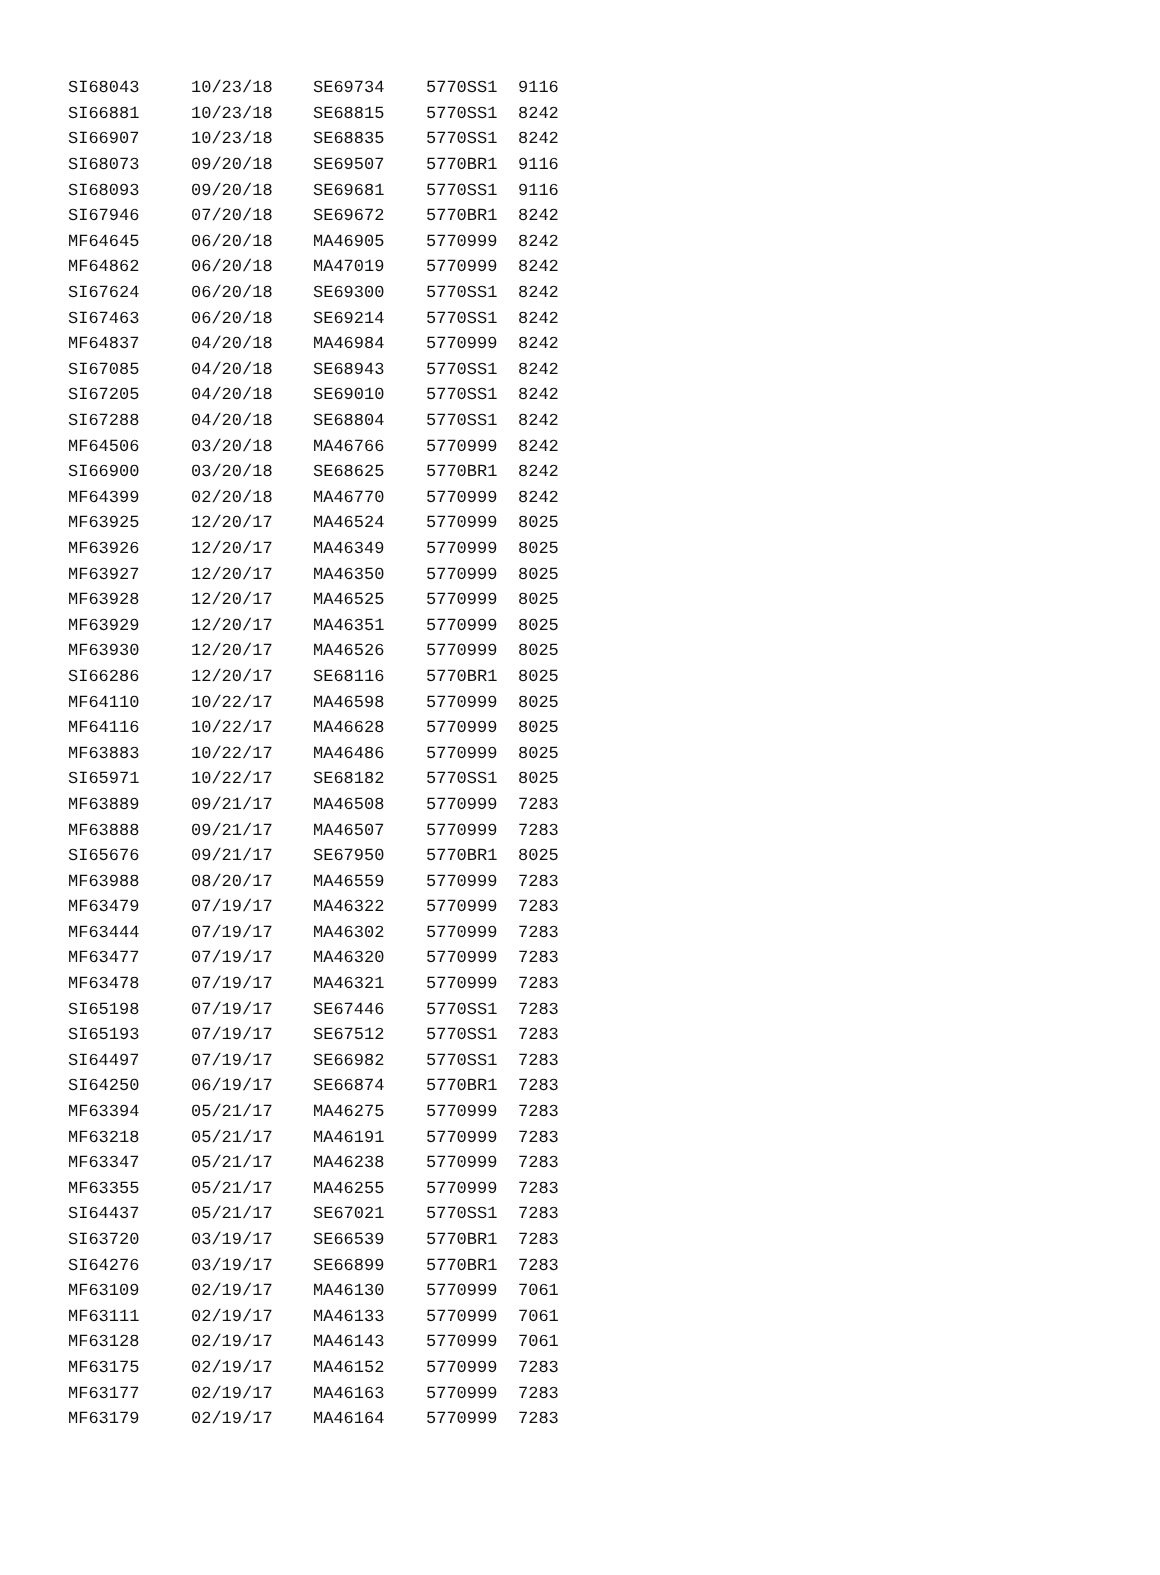| SI68043 | 10/23/18 | SE69734 | 5770SS1 | 9116 |
| SI66881 | 10/23/18 | SE68815 | 5770SS1 | 8242 |
| SI66907 | 10/23/18 | SE68835 | 5770SS1 | 8242 |
| SI68073 | 09/20/18 | SE69507 | 5770BR1 | 9116 |
| SI68093 | 09/20/18 | SE69681 | 5770SS1 | 9116 |
| SI67946 | 07/20/18 | SE69672 | 5770BR1 | 8242 |
| MF64645 | 06/20/18 | MA46905 | 5770999 | 8242 |
| MF64862 | 06/20/18 | MA47019 | 5770999 | 8242 |
| SI67624 | 06/20/18 | SE69300 | 5770SS1 | 8242 |
| SI67463 | 06/20/18 | SE69214 | 5770SS1 | 8242 |
| MF64837 | 04/20/18 | MA46984 | 5770999 | 8242 |
| SI67085 | 04/20/18 | SE68943 | 5770SS1 | 8242 |
| SI67205 | 04/20/18 | SE69010 | 5770SS1 | 8242 |
| SI67288 | 04/20/18 | SE68804 | 5770SS1 | 8242 |
| MF64506 | 03/20/18 | MA46766 | 5770999 | 8242 |
| SI66900 | 03/20/18 | SE68625 | 5770BR1 | 8242 |
| MF64399 | 02/20/18 | MA46770 | 5770999 | 8242 |
| MF63925 | 12/20/17 | MA46524 | 5770999 | 8025 |
| MF63926 | 12/20/17 | MA46349 | 5770999 | 8025 |
| MF63927 | 12/20/17 | MA46350 | 5770999 | 8025 |
| MF63928 | 12/20/17 | MA46525 | 5770999 | 8025 |
| MF63929 | 12/20/17 | MA46351 | 5770999 | 8025 |
| MF63930 | 12/20/17 | MA46526 | 5770999 | 8025 |
| SI66286 | 12/20/17 | SE68116 | 5770BR1 | 8025 |
| MF64110 | 10/22/17 | MA46598 | 5770999 | 8025 |
| MF64116 | 10/22/17 | MA46628 | 5770999 | 8025 |
| MF63883 | 10/22/17 | MA46486 | 5770999 | 8025 |
| SI65971 | 10/22/17 | SE68182 | 5770SS1 | 8025 |
| MF63889 | 09/21/17 | MA46508 | 5770999 | 7283 |
| MF63888 | 09/21/17 | MA46507 | 5770999 | 7283 |
| SI65676 | 09/21/17 | SE67950 | 5770BR1 | 8025 |
| MF63988 | 08/20/17 | MA46559 | 5770999 | 7283 |
| MF63479 | 07/19/17 | MA46322 | 5770999 | 7283 |
| MF63444 | 07/19/17 | MA46302 | 5770999 | 7283 |
| MF63477 | 07/19/17 | MA46320 | 5770999 | 7283 |
| MF63478 | 07/19/17 | MA46321 | 5770999 | 7283 |
| SI65198 | 07/19/17 | SE67446 | 5770SS1 | 7283 |
| SI65193 | 07/19/17 | SE67512 | 5770SS1 | 7283 |
| SI64497 | 07/19/17 | SE66982 | 5770SS1 | 7283 |
| SI64250 | 06/19/17 | SE66874 | 5770BR1 | 7283 |
| MF63394 | 05/21/17 | MA46275 | 5770999 | 7283 |
| MF63218 | 05/21/17 | MA46191 | 5770999 | 7283 |
| MF63347 | 05/21/17 | MA46238 | 5770999 | 7283 |
| MF63355 | 05/21/17 | MA46255 | 5770999 | 7283 |
| SI64437 | 05/21/17 | SE67021 | 5770SS1 | 7283 |
| SI63720 | 03/19/17 | SE66539 | 5770BR1 | 7283 |
| SI64276 | 03/19/17 | SE66899 | 5770BR1 | 7283 |
| MF63109 | 02/19/17 | MA46130 | 5770999 | 7061 |
| MF63111 | 02/19/17 | MA46133 | 5770999 | 7061 |
| MF63128 | 02/19/17 | MA46143 | 5770999 | 7061 |
| MF63175 | 02/19/17 | MA46152 | 5770999 | 7283 |
| MF63177 | 02/19/17 | MA46163 | 5770999 | 7283 |
| MF63179 | 02/19/17 | MA46164 | 5770999 | 7283 |